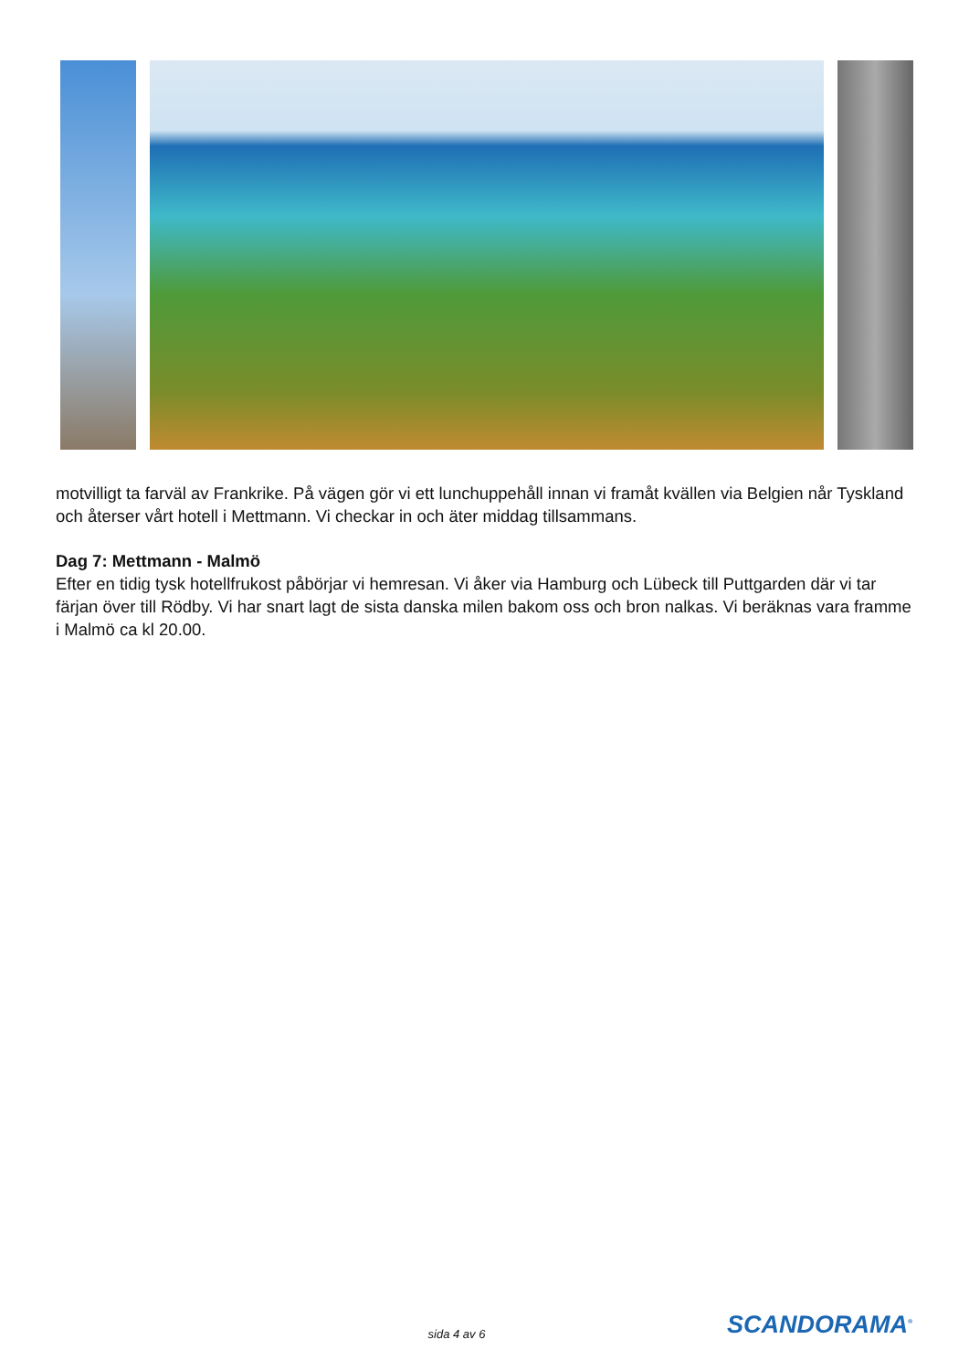motvilligt ta farväl av Frankrike. På vägen gör vi ett lunchuppehåll innan vi framåt kvällen via Belgien når Tyskland och återser vårt hotell i Mettmann. Vi checkar in och äter middag tillsammans.
Dag 7: Mettmann - Malmö
Efter en tidig tysk hotellfrukost påbörjar vi hemresan. Vi åker via Hamburg och Lübeck till Puttgarden där vi tar färjan över till Rödby. Vi har snart lagt de sista danska milen bakom oss och bron nalkas. Vi beräknas vara framme i Malmö ca kl 20.00.
sida 4 av 6 SCANDORAMA<sup>®</sup>